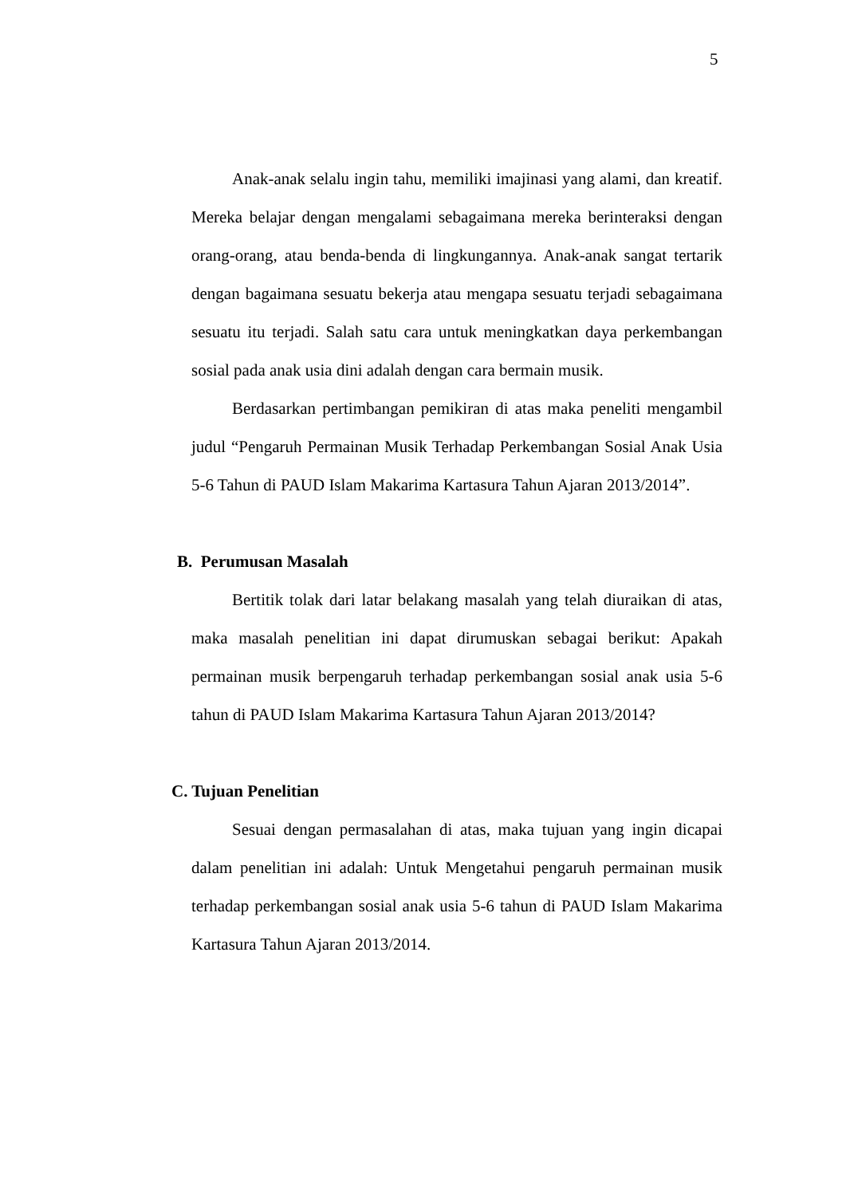5
Anak-anak selalu ingin tahu, memiliki imajinasi yang alami, dan kreatif. Mereka belajar dengan mengalami sebagaimana mereka berinteraksi dengan orang-orang, atau benda-benda di lingkungannya. Anak-anak sangat tertarik dengan bagaimana sesuatu bekerja atau mengapa sesuatu terjadi sebagaimana sesuatu itu terjadi. Salah satu cara untuk meningkatkan daya perkembangan sosial pada anak usia dini adalah dengan cara bermain musik.
Berdasarkan pertimbangan pemikiran di atas maka peneliti mengambil judul “Pengaruh Permainan Musik Terhadap Perkembangan Sosial Anak Usia 5-6 Tahun di PAUD Islam Makarima Kartasura Tahun Ajaran 2013/2014”.
B. Perumusan Masalah
Bertitik tolak dari latar belakang masalah yang telah diuraikan di atas, maka masalah penelitian ini dapat dirumuskan sebagai berikut: Apakah permainan musik berpengaruh terhadap perkembangan sosial anak usia 5-6 tahun di PAUD Islam Makarima Kartasura Tahun Ajaran 2013/2014?
C. Tujuan Penelitian
Sesuai dengan permasalahan di atas, maka tujuan yang ingin dicapai dalam penelitian ini adalah: Untuk Mengetahui pengaruh permainan musik terhadap perkembangan sosial anak usia 5-6 tahun di PAUD Islam Makarima Kartasura Tahun Ajaran 2013/2014.